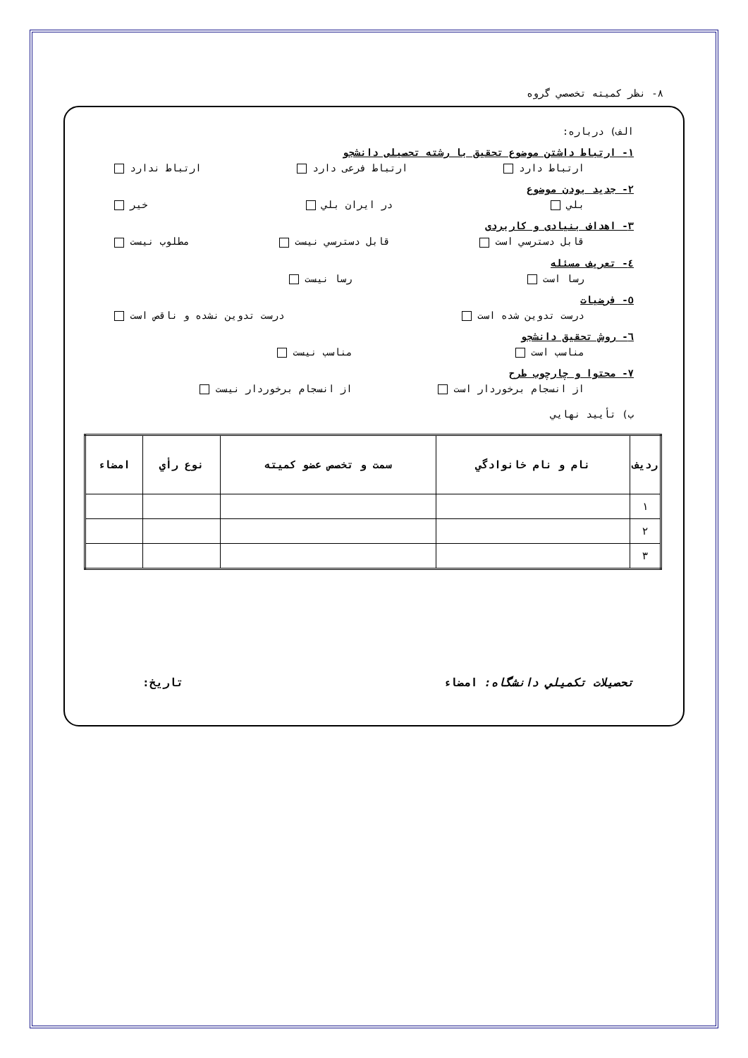۸- نظر كميته تخصصي گروه
الف) درباره:
۱- ارتباط داشتن موضوع تحقيق با رشته تحصيلی دانشجو
ارتباط دارد ارتباط فرعی دارد ارتباط ندارد
۲- جديد بودن موضوع
بلي در ايران بلي خير
۳- اهداف بنيادی و كاربردی
قابل دسترسي است قابل دسترسي نيست مطلوب نيست
٤- تعريف مسئله
رسا است رسا نيست
٥- فرضيات
درست تدوين شده است درست تدوين نشده و ناقص است
٦- روش تحقيق دانشجو
مناسب است مناسب نيست
۷- محتوا و چارچوب طرح
از انسجام برخوردار است از انسجام برخوردار نيست
ب) تأييد نهايي
| رديف | نام و نام خانوادگي | سمت و تخصص عضو كميته | نوع رأي | امضاء |
| --- | --- | --- | --- | --- |
| ۱ | | | | |
| ۲ | | | | |
| ۳ | | | | |
تحصيلات تكميلي دانشگاه: امضاء تاريخ: